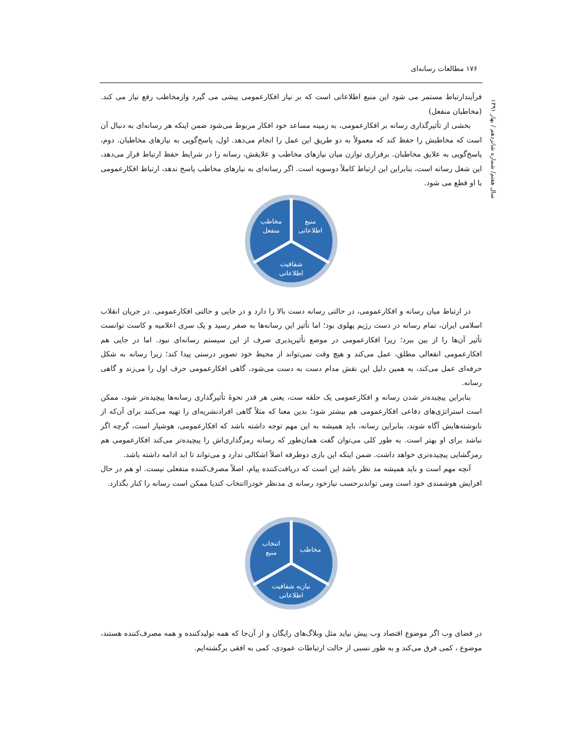۱۷۶ مطالعات رسانه‌ای
سال هفتم/ شماره شانزدهم / بهار ۱۳۹۱
فرآیندارتباط مستمر می شود این منبع اطلاعاتی است که بر نیاز افکارعمومی پیشی می گیرد وازمخاطب رفع نیاز می کند.(مخاطبان منفعل)
بخشی از تأثیرگذاری رسانه بر افکارعمومی، به زمینه مساعد خود افکار مربوط می‌شود ضمن اینکه هر رسانه‌ای به دنبال آن است که مخاطبش را حفظ کند که معمولاً به دو طریق این عمل را انجام می‌دهد. اول، پاسخ‌گویی به نیازهای مخاطبان. دوم، پاسخ‌گویی به علایق مخاطبان. برقراری توازن میان نیازهای مخاطب و علایقش، رسانه را در شرایط حفظ ارتباط قرار می‌دهد، این شغل رسانه است، بنابراین این ارتباط کاملاً دوسویه است. اگر رسانه‌ای به نیازهای مخاطب پاسخ ندهد، ارتباط افکارعمومی با او قطع می شود.
منبع
اطلاعاتی
مخاطب
منفعل
شفافیت
اطلاعاتی
در ارتباط میان رسانه و افکارعمومی، در حالتی رسانه دست بالا را دارد و در جایی و حالتی افکارعمومی. در جریان انقلاب اسلامی ایران، تمام رسانه در دست رژیم پهلوی بود؛ اما تأثیر این رسانه‌ها به صفر رسید و یک سری اعلامیه و کاست توانست تأثیر آن‌ها را از بین ببرد؛ زیرا افکارعمومی در موضع تأثیرپذیری صرف از این سیستم رسانه‌ای نبود. اما در جایی هم افکارعمومی انفعالی مطلق، عمل می‌کند و هیچ وقت نمی‌تواند از محیط خود تصویر درستی پیدا کند؛ زیرا رسانه به شکل حرفه‌ای عمل می‌کند، به همین دلیل این نقش مدام دست به دست می‌شود، گاهی افکارعمومی حرف اول را می‌زند و گاهی رسانه.
بنابراین پیچیده‌تر شدن رسانه و افکارعمومی یک حلقه ست، یعنی هر قدر نحوۀ تأثیرگذاری رسانه‌ها پیچیده‌تر شود، ممکن است استراتژی‌های دفاعی افکارعمومی هم بیشتر شود؛ بدین معنا که مثلاً گاهی افرادنشریه‌ای را تهیه می‌کنند برای آن‌که از نانوشته‌هایش آگاه شوند، بنابراین رسانه، باید همیشه به این مهم توجه داشته باشد که افکارعمومی، هوشیار است، گرچه اگر نباشد برای او بهتر است. به طور کلی می‌توان گفت همان‌طور که رسانه رمزگذاری‌اش را پیچیده‌تر می‌کند افکارعمومی هم رمزگشایی پیچیده‌تری خواهد داشت. ضمن اینکه این بازی دوطرفه اصلاً اشکالی ندارد و می‌تواند تا ابد ادامه داشته باشد.
آنچه مهم است و باید همیشه مد نظر باشد این است که دریافت‌کننده پیام، اصلاً مصرف‌کننده منفعلی نیست. او هم در حال افزایش هوشمندی خود است ومی تواندبرحسب نیازخود رسانه ی مدنظر خودراانتخاب کندیا ممکن است رسانه را کنار بگذارد.
مخاطب
انتخاب
منبع
نیازبه شفافیت
اطلاعاتی
در فضای وب اگر موضوع اقتصاد وب پیش نیاید مثل وبلاگ‌های رایگان و از آن‌جا که همه تولیدکننده و همه مصرف‌کننده هستند، موضوع ، کمی فرق می‌کند و به طور نسبی از حالت ارتباطات عمودی، کمی به افقی برگشته‌ایم.